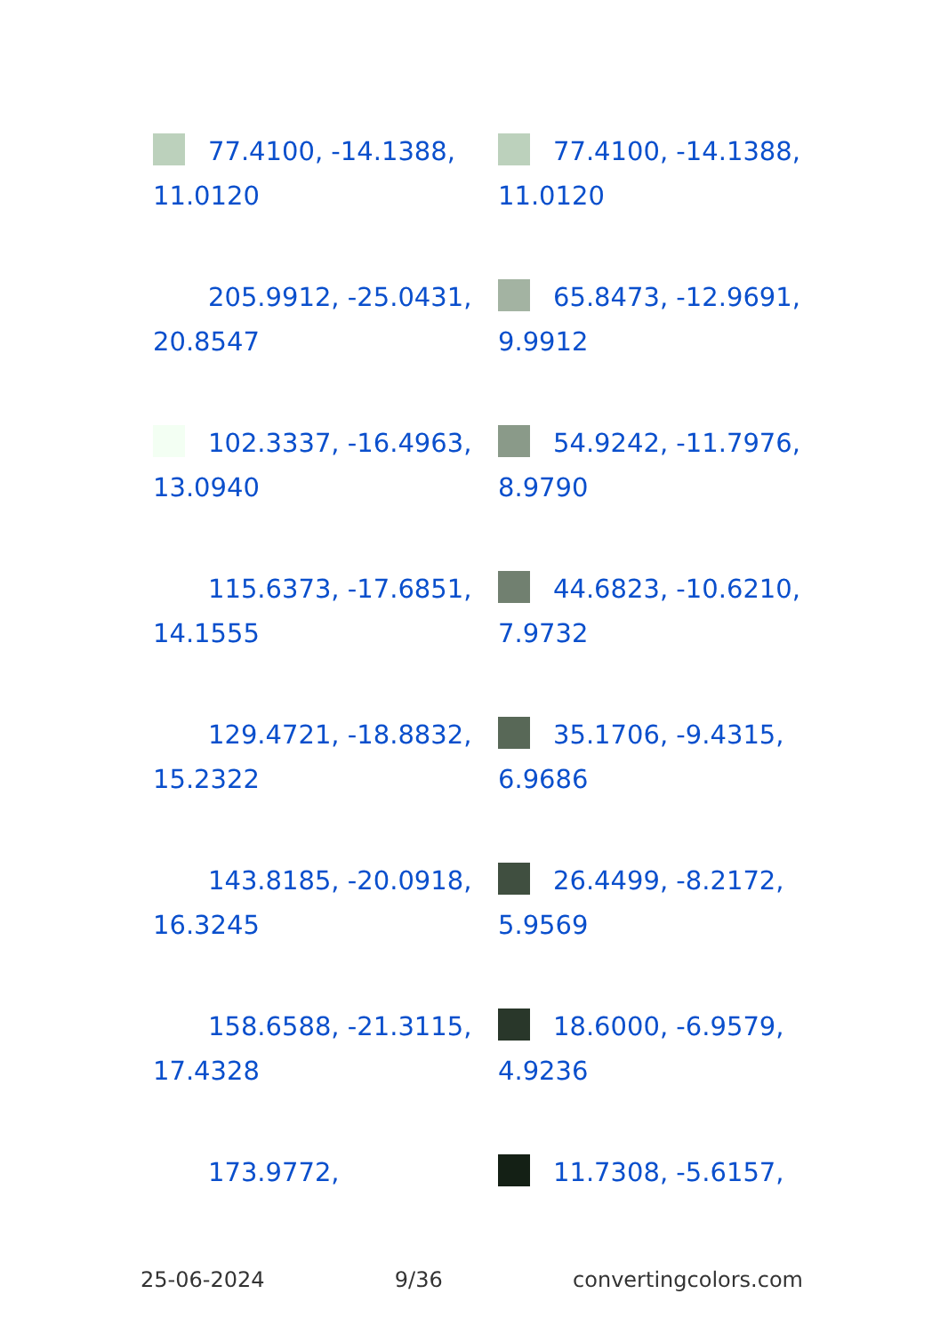77.4100, -14.1388, 11.0120
77.4100, -14.1388, 11.0120
205.9912, -25.0431, 20.8547
65.8473, -12.9691, 9.9912
102.3337, -16.4963, 13.0940
54.9242, -11.7976, 8.9790
115.6373, -17.6851, 14.1555
44.6823, -10.6210, 7.9732
129.4721, -18.8832, 15.2322
35.1706, -9.4315, 6.9686
143.8185, -20.0918, 16.3245
26.4499, -8.2172, 5.9569
158.6588, -21.3115, 17.4328
18.6000, -6.9579, 4.9236
173.9772,
11.7308, -5.6157,
25-06-2024 9/36 convertingcolors.com